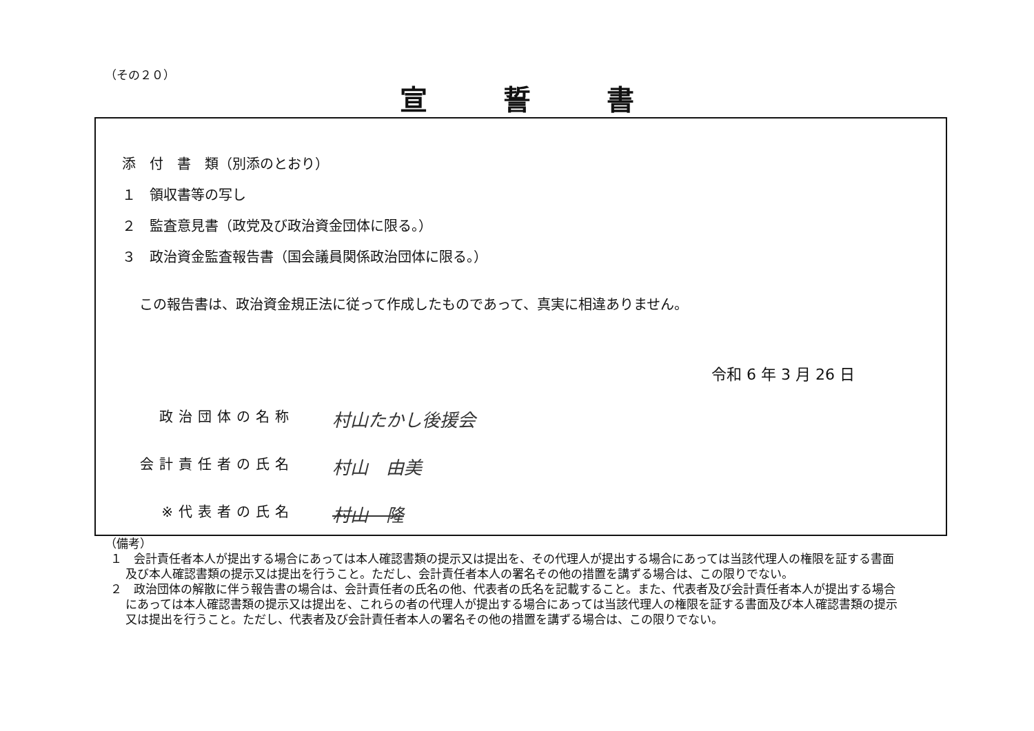（その２０）
宣誓書
添　付　書　類（別添のとおり）
１　領収書等の写し
２　監査意見書（政党及び政治資金団体に限る。）
３　政治資金監査報告書（国会議員関係政治団体に限る。）
この報告書は、政治資金規正法に従って作成したものであって、真実に相違ありません。
令和 6 年 3 月 26 日
政治団体の名称 村山たかし後援会
会計責任者の氏名 村山　由美
※代表者の氏名 村山　隆
（備考）
１　会計責任者本人が提出する場合にあっては本人確認書類の提示又は提出を、その代理人が提出する場合にあっては当該代理人の権限を証する書面及び本人確認書類の提示又は提出を行うこと。ただし、会計責任者本人の署名その他の措置を講ずる場合は、この限りでない。
２　政治団体の解散に伴う報告書の場合は、会計責任者の氏名の他、代表者の氏名を記載すること。また、代表者及び会計責任者本人が提出する場合にあっては本人確認書類の提示又は提出を、これらの者の代理人が提出する場合にあっては当該代理人の権限を証する書面及び本人確認書類の提示又は提出を行うこと。ただし、代表者及び会計責任者本人の署名その他の措置を講ずる場合は、この限りでない。